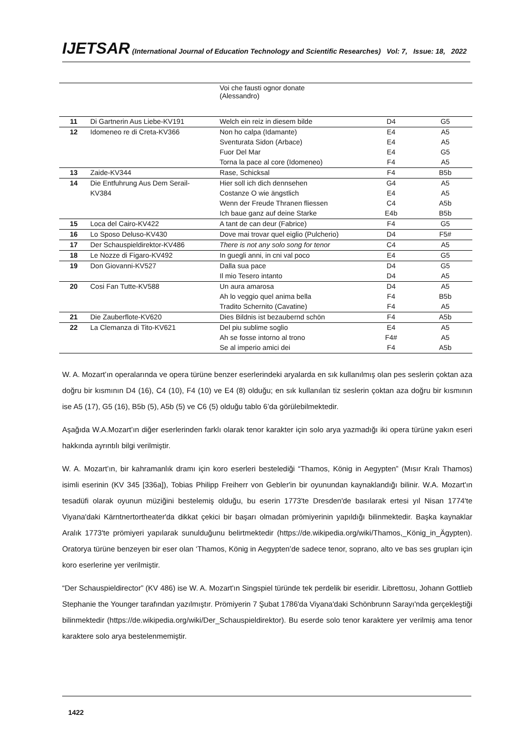IJETSAR (International Journal of Education Technology and Scientific Researches) Vol: 7, Issue: 18, 2022
| | | Voi che fausti ognor donate (Alessandro) | | |
| 11 | Di Gartnerin Aus Liebe-KV191 | Welch ein reiz in diesem bilde | D4 | G5 |
| 12 | Idomeneo re di Creta-KV366 | Non ho calpa (Idamante) | E4 | A5 |
| | | Sventurata Sidon (Arbace) | E4 | A5 |
| | | Fuor Del Mar | E4 | G5 |
| | | Torna la pace al core (Idomeneo) | F4 | A5 |
| 13 | Zaide-KV344 | Rase, Schicksal | F4 | B5b |
| 14 | Die Entfuhrung Aus Dem Serail- | Hier soll ich dich dennsehen | G4 | A5 |
| | KV384 | Costanze O wie ängstlich | E4 | A5 |
| | | Wenn der Freude Thranen fliessen | C4 | A5b |
| | | Ich baue ganz auf deine Starke | E4b | B5b |
| 15 | Loca del Cairo-KV422 | A tant de can deur (Fabrice) | F4 | G5 |
| 16 | Lo Sposo Deluso-KV430 | Dove mai trovar quel eiglio (Pulcherio) | D4 | F5# |
| 17 | Der Schauspieldirektor-KV486 | There is not any solo song for tenor | C4 | A5 |
| 18 | Le Nozze di Figaro-KV492 | In guegli anni, in cni val poco | E4 | G5 |
| 19 | Don Giovanni-KV527 | Dalla sua pace | D4 | G5 |
| | | Il mio Tesero intanto | D4 | A5 |
| 20 | Cosi Fan Tutte-KV588 | Un aura amarosa | D4 | A5 |
| | | Ah lo veggio quel anima bella | F4 | B5b |
| | | Tradito Schernito (Cavatine) | F4 | A5 |
| 21 | Die Zauberflote-KV620 | Dies Bildnis ist bezaubernd schön | F4 | A5b |
| 22 | La Clemanza di Tito-KV621 | Del piu sublime soglio | E4 | A5 |
| | | Ah se fosse intorno al trono | F4# | A5 |
| | | Se al imperio amici dei | F4 | A5b |
W. A. Mozart’ın operalarında ve opera türüne benzer eserlerindeki aryalarda en sık kullanılmış olan pes seslerin çoktan aza doğru bir kısmının D4 (16), C4 (10), F4 (10) ve E4 (8) olduğu; en sık kullanılan tiz seslerin çoktan aza doğru bir kısmının ise A5 (17), G5 (16), B5b (5), A5b (5) ve C6 (5) olduğu tablo 6’da görülebilmektedir.
Aşağıda W.A.Mozart’ın diğer eserlerinden farklı olarak tenor karakter için solo arya yazmadığı iki opera türüne yakın eseri hakkında ayrıntılı bilgi verilmiştir.
W. A. Mozart’ın, bir kahramanlık dramı için koro eserleri bestelediği “Thamos, König in Aegypten” (Mısır Kralı Thamos) isimli eserinin (KV 345 [336a]), Tobias Philipp Freiherr von Gebler'in bir oyunundan kaynaklandığı bilinir. W.A. Mozart'ın tesadüfi olarak oyunun müziğini bestelemiş olduğu, bu eserin 1773'te Dresden'de basılarak ertesi yıl Nisan 1774'te Viyana'daki Kärntnertortheater'da dikkat çekici bir başarı olmadan prömiyerinin yapıldığı bilinmektedir. Başka kaynaklar Aralık 1773'te prömiyeri yapılarak sunulduğunu belirtmektedir (https://de.wikipedia.org/wiki/Thamos,_König_in_Ägypten). Oratorya türüne benzeyen bir eser olan ‘Thamos, König in Aegypten’de sadece tenor, soprano, alto ve bas ses grupları için koro eserlerine yer verilmiştir.
“Der Schauspieldirector” (KV 486) ise W. A. Mozart'ın Singspiel türünde tek perdelik bir eseridir. Librettosu, Johann Gottlieb Stephanie the Younger tarafından yazılmıştır. Prömiyerin 7 Şubat 1786'da Viyana'daki Schönbrunn Sarayı'nda gerçekleştiği bilinmektedir (https://de.wikipedia.org/wiki/Der_Schauspieldirektor). Bu eserde solo tenor karaktere yer verilmiş ama tenor karaktere solo arya bestelenmemiştir.
1422